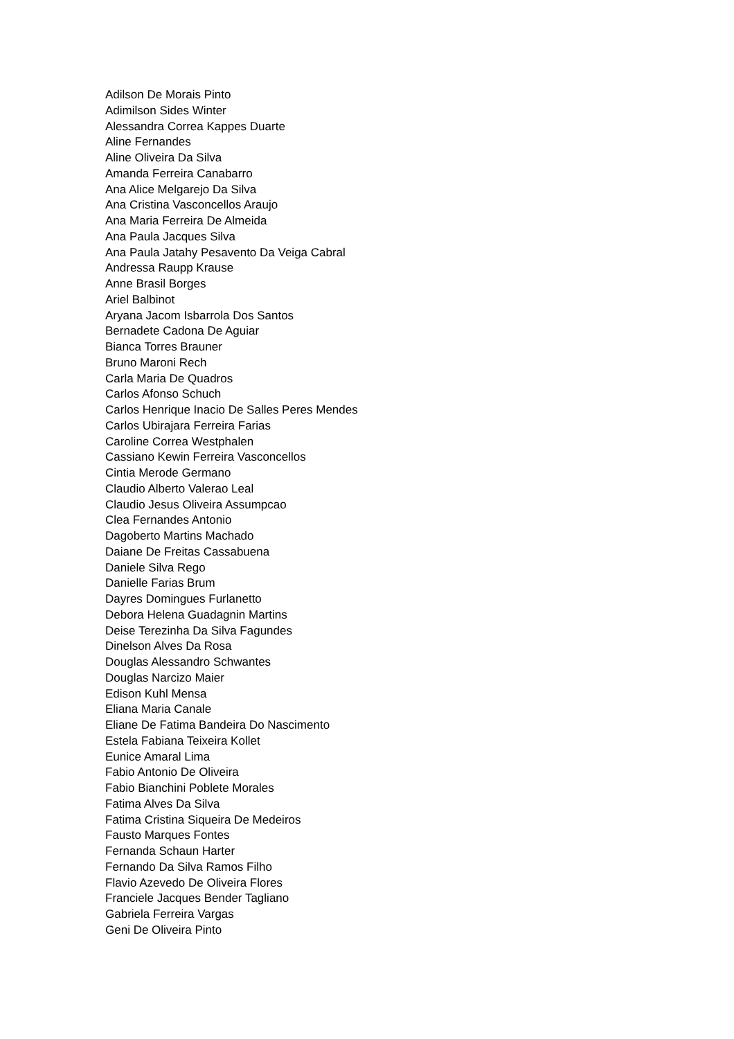Adilson De Morais Pinto
Adimilson Sides Winter
Alessandra Correa Kappes Duarte
Aline Fernandes
Aline Oliveira Da Silva
Amanda Ferreira Canabarro
Ana Alice Melgarejo Da Silva
Ana Cristina Vasconcellos Araujo
Ana Maria Ferreira De Almeida
Ana Paula Jacques Silva
Ana Paula Jatahy Pesavento Da Veiga Cabral
Andressa Raupp Krause
Anne Brasil Borges
Ariel Balbinot
Aryana Jacom Isbarrola Dos Santos
Bernadete Cadona De Aguiar
Bianca Torres Brauner
Bruno Maroni Rech
Carla Maria De Quadros
Carlos Afonso Schuch
Carlos Henrique Inacio De Salles Peres Mendes
Carlos Ubirajara Ferreira Farias
Caroline Correa Westphalen
Cassiano Kewin Ferreira Vasconcellos
Cintia Merode Germano
Claudio Alberto Valerao Leal
Claudio Jesus Oliveira Assumpcao
Clea Fernandes Antonio
Dagoberto Martins Machado
Daiane De Freitas Cassabuena
Daniele Silva Rego
Danielle Farias Brum
Dayres Domingues Furlanetto
Debora Helena Guadagnin Martins
Deise Terezinha Da Silva Fagundes
Dinelson Alves Da Rosa
Douglas Alessandro Schwantes
Douglas Narcizo Maier
Edison Kuhl Mensa
Eliana Maria Canale
Eliane De Fatima Bandeira Do Nascimento
Estela Fabiana Teixeira Kollet
Eunice Amaral Lima
Fabio Antonio De Oliveira
Fabio Bianchini Poblete Morales
Fatima Alves Da Silva
Fatima Cristina Siqueira De Medeiros
Fausto Marques Fontes
Fernanda Schaun Harter
Fernando Da Silva Ramos Filho
Flavio Azevedo De Oliveira Flores
Franciele Jacques Bender Tagliano
Gabriela Ferreira Vargas
Geni De Oliveira Pinto